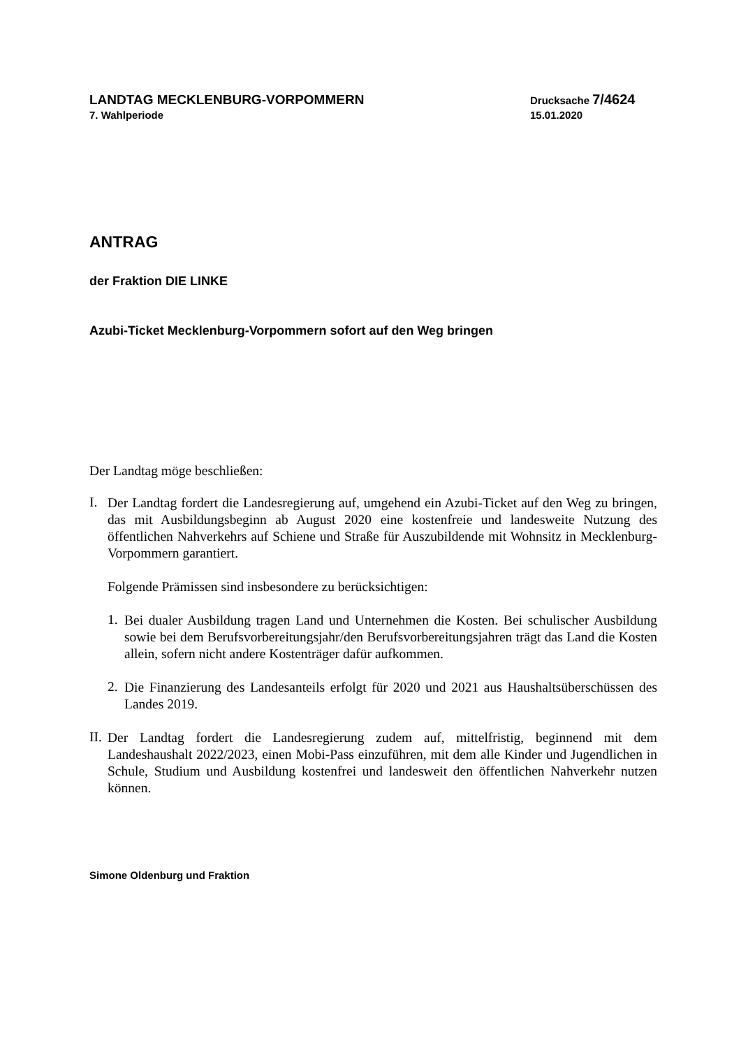LANDTAG MECKLENBURG-VORPOMMERN
7. Wahlperiode
Drucksache 7/4624
15.01.2020
ANTRAG
der Fraktion DIE LINKE
Azubi-Ticket Mecklenburg-Vorpommern sofort auf den Weg bringen
Der Landtag möge beschließen:
I.
Der Landtag fordert die Landesregierung auf, umgehend ein Azubi-Ticket auf den Weg zu bringen, das mit Ausbildungsbeginn ab August 2020 eine kostenfreie und landesweite Nutzung des öffentlichen Nahverkehrs auf Schiene und Straße für Auszubildende mit Wohnsitz in Mecklenburg-Vorpommern garantiert.
Folgende Prämissen sind insbesondere zu berücksichtigen:
1.
Bei dualer Ausbildung tragen Land und Unternehmen die Kosten. Bei schulischer Ausbildung sowie bei dem Berufsvorbereitungsjahr/den Berufsvorbereitungsjahren trägt das Land die Kosten allein, sofern nicht andere Kostenträger dafür aufkommen.
2.
Die Finanzierung des Landesanteils erfolgt für 2020 und 2021 aus Haushaltsüberschüssen des Landes 2019.
II.
Der Landtag fordert die Landesregierung zudem auf, mittelfristig, beginnend mit dem Landeshaushalt 2022/2023, einen Mobi-Pass einzuführen, mit dem alle Kinder und Jugendlichen in Schule, Studium und Ausbildung kostenfrei und landesweit den öffentlichen Nahverkehr nutzen können.
Simone Oldenburg und Fraktion